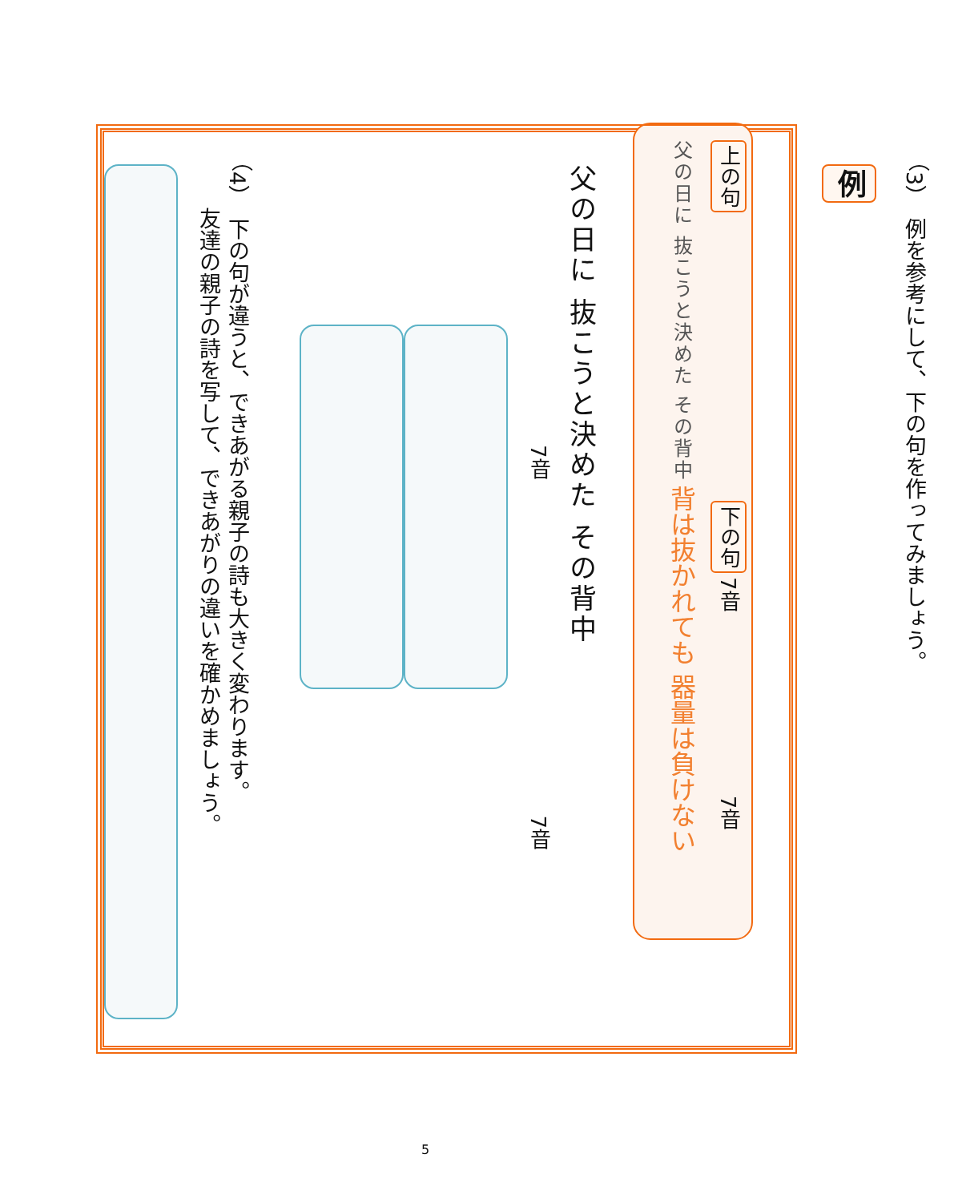（3）　例を参考にして、下の句を作ってみましょう。
例
上の句 下の句 7音 7音
父の日に 抜こうと決めた その背中 背は抜かれても 器量は負けない
父の日に 抜こうと決めた その背中
7音 7音
（4）　下の句が違うと、できあがる親子の詩も大きく変わります。
　　友達の親子の詩を写して、できあがりの違いを確かめましょう。
5